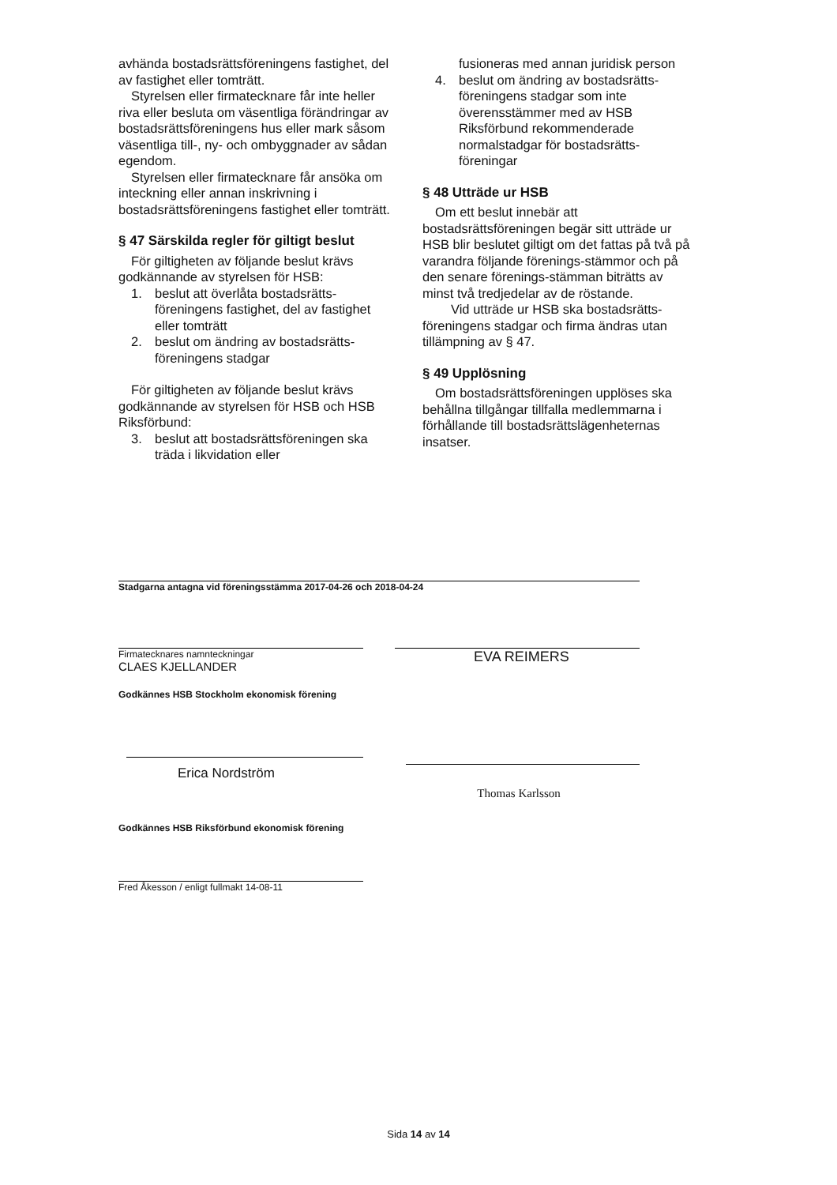avhända bostadsrättsföreningens fastighet, del av fastighet eller tomträtt.
Styrelsen eller firmatecknare får inte heller riva eller besluta om väsentliga förändringar av bostadsrättsföreningens hus eller mark såsom väsentliga till-, ny- och ombyggnader av sådan egendom.
Styrelsen eller firmatecknare får ansöka om inteckning eller annan inskrivning i bostadsrättsföreningens fastighet eller tomträtt.
§ 47 Särskilda regler för giltigt beslut
För giltigheten av följande beslut krävs godkännande av styrelsen för HSB:
1. beslut att överlåta bostadsrätts-föreningens fastighet, del av fastighet eller tomträtt
2. beslut om ändring av bostadsrätts-föreningens stadgar
För giltigheten av följande beslut krävs godkännande av styrelsen för HSB och HSB Riksförbund:
3. beslut att bostadsrättsföreningen ska träda i likvidation eller
fusioneras med annan juridisk person
4. beslut om ändring av bostadsrätts-föreningens stadgar som inte överensstämmer med av HSB Riksförbund rekommenderade normalstadgar för bostadsrätts-föreningar
§ 48 Utträde ur HSB
Om ett beslut innebär att bostadsrättsföreningen begär sitt utträde ur HSB blir beslutet giltigt om det fattas på två på varandra följande förenings-stämmor och på den senare förenings-stämman biträtts av minst två tredjedelar av de röstande.
Vid utträde ur HSB ska bostadsrätts-föreningens stadgar och firma ändras utan tillämpning av § 47.
§ 49 Upplösning
Om bostadsrättsföreningen upplöses ska behållna tillgångar tillfalla medlemmarna i förhållande till bostadsrättslägenheternas insatser.
Stadgarna antagna vid föreningsstämma 2017-04-26 och 2018-04-24
Firmatecknares namnteckningar
CLAES KJELLANDER
EVA REIMERS
Godkännes HSB Stockholm ekonomisk förening
Erica Nordström
Thomas Karlsson
Godkännes HSB Riksförbund ekonomisk förening
Fred Åkesson / enligt fullmakt 14-08-11
Sida 14 av 14